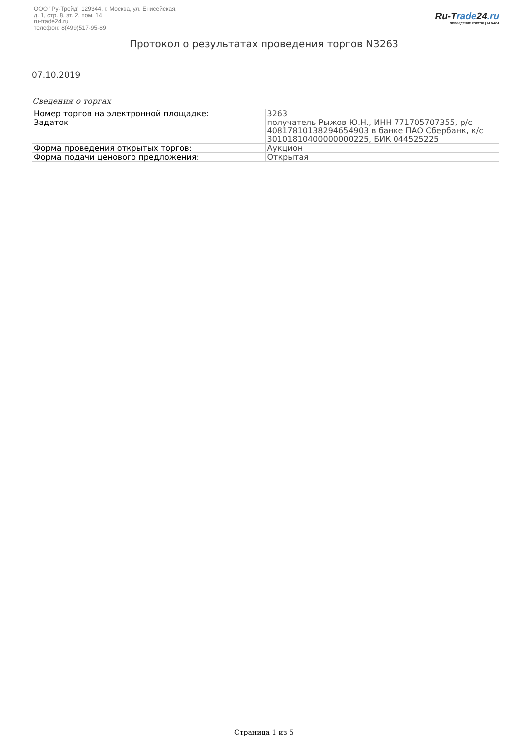ООО "Ру-Трейд" 129344, г. Москва, ул. Енисейская,
д. 1, стр. 8, эт. 2, пом. 14
ru-trade24.ru
телефон: 8(499)517-95-89
Ru-Trade24.ru
ПРОВЕДЕНИЕ ТОРГОВ | 24 ЧАСА
Протокол о результатах проведения торгов N3263
07.10.2019
Сведения о торгах
| Номер торгов на электронной площадке: | 3263 |
| Задаток | получатель Рыжов Ю.Н., ИНН 771705707355, р/с 40817810138294654903 в банке ПАО Сбербанк, к/с 30101810400000000225, БИК 044525225 |
| Форма проведения открытых торгов: | Аукцион |
| Форма подачи ценового предложения: | Открытая |
Страница 1 из 5